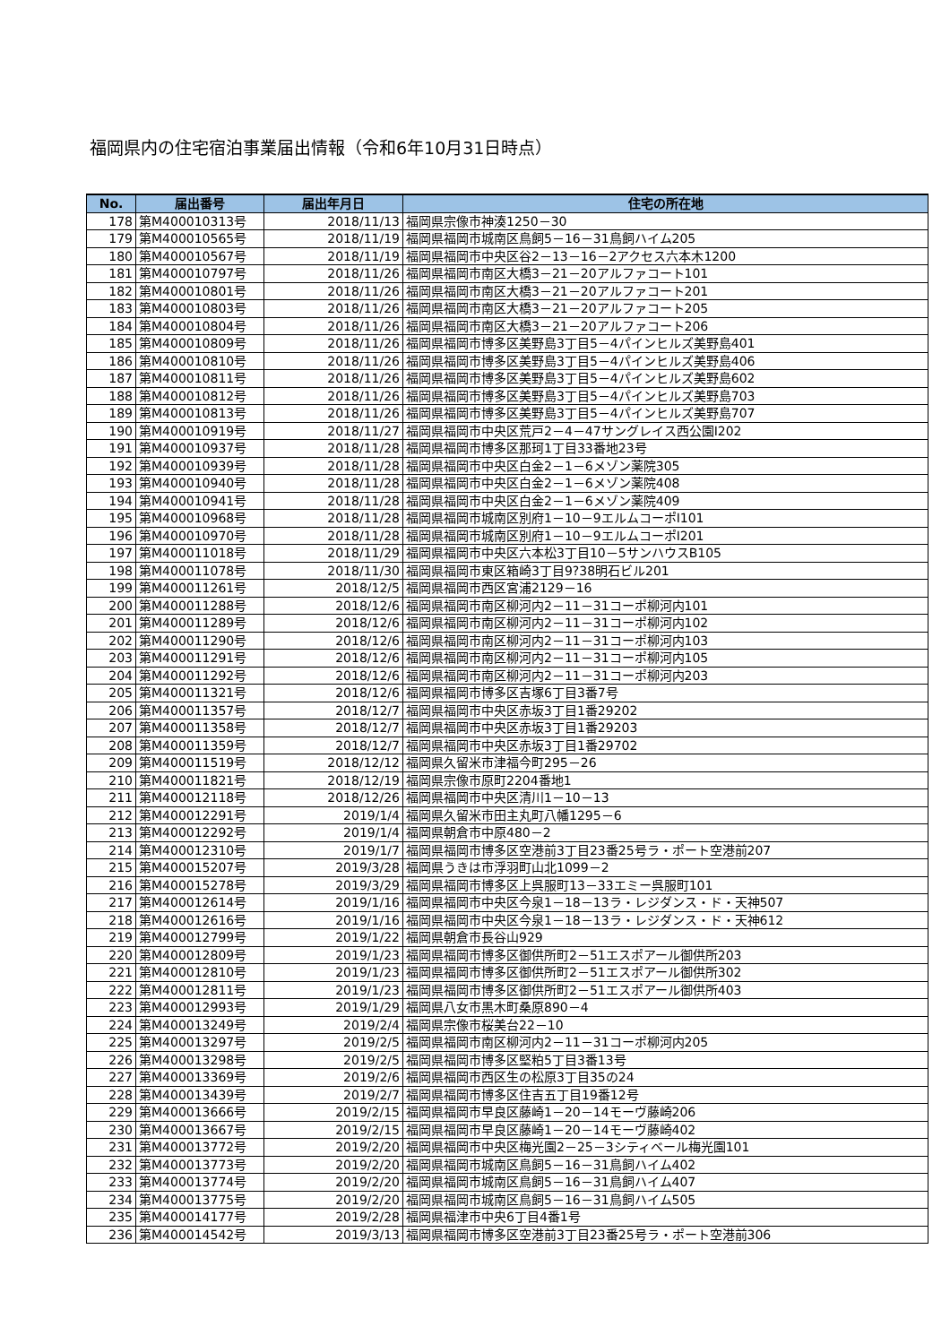福岡県内の住宅宿泊事業届出情報（令和6年10月31日時点）
| No. | 届出番号 | 届出年月日 | 住宅の所在地 |
| --- | --- | --- | --- |
| 178 | 第M400010313号 | 2018/11/13 | 福岡県宗像市神湊1250－30 |
| 179 | 第M400010565号 | 2018/11/19 | 福岡県福岡市城南区鳥飼5－16－31鳥飼ハイム205 |
| 180 | 第M400010567号 | 2018/11/19 | 福岡県福岡市中央区谷2－13－16－2アクセス六本木1200 |
| 181 | 第M400010797号 | 2018/11/26 | 福岡県福岡市南区大橋3－21－20アルファコート101 |
| 182 | 第M400010801号 | 2018/11/26 | 福岡県福岡市南区大橋3－21－20アルファコート201 |
| 183 | 第M400010803号 | 2018/11/26 | 福岡県福岡市南区大橋3－21－20アルファコート205 |
| 184 | 第M400010804号 | 2018/11/26 | 福岡県福岡市南区大橋3－21－20アルファコート206 |
| 185 | 第M400010809号 | 2018/11/26 | 福岡県福岡市博多区美野島3丁目5－4パインヒルズ美野島401 |
| 186 | 第M400010810号 | 2018/11/26 | 福岡県福岡市博多区美野島3丁目5－4パインヒルズ美野島406 |
| 187 | 第M400010811号 | 2018/11/26 | 福岡県福岡市博多区美野島3丁目5－4パインヒルズ美野島602 |
| 188 | 第M400010812号 | 2018/11/26 | 福岡県福岡市博多区美野島3丁目5－4パインヒルズ美野島703 |
| 189 | 第M400010813号 | 2018/11/26 | 福岡県福岡市博多区美野島3丁目5－4パインヒルズ美野島707 |
| 190 | 第M400010919号 | 2018/11/27 | 福岡県福岡市中央区荒戸2－4－47サングレイス西公園Ⅰ202 |
| 191 | 第M400010937号 | 2018/11/28 | 福岡県福岡市博多区那珂1丁目33番地23号 |
| 192 | 第M400010939号 | 2018/11/28 | 福岡県福岡市中央区白金2－1－6メゾン薬院305 |
| 193 | 第M400010940号 | 2018/11/28 | 福岡県福岡市中央区白金2－1－6メゾン薬院408 |
| 194 | 第M400010941号 | 2018/11/28 | 福岡県福岡市中央区白金2－1－6メゾン薬院409 |
| 195 | 第M400010968号 | 2018/11/28 | 福岡県福岡市城南区別府1－10－9エルムコーポⅠ101 |
| 196 | 第M400010970号 | 2018/11/28 | 福岡県福岡市城南区別府1－10－9エルムコーポⅠ201 |
| 197 | 第M400011018号 | 2018/11/29 | 福岡県福岡市中央区六本松3丁目10－5サンハウスB105 |
| 198 | 第M400011078号 | 2018/11/30 | 福岡県福岡市東区箱崎3丁目9?38明石ビル201 |
| 199 | 第M400011261号 | 2018/12/5 | 福岡県福岡市西区宮浦2129－16 |
| 200 | 第M400011288号 | 2018/12/6 | 福岡県福岡市南区柳河内2－11－31コーポ柳河内101 |
| 201 | 第M400011289号 | 2018/12/6 | 福岡県福岡市南区柳河内2－11－31コーポ柳河内102 |
| 202 | 第M400011290号 | 2018/12/6 | 福岡県福岡市南区柳河内2－11－31コーポ柳河内103 |
| 203 | 第M400011291号 | 2018/12/6 | 福岡県福岡市南区柳河内2－11－31コーポ柳河内105 |
| 204 | 第M400011292号 | 2018/12/6 | 福岡県福岡市南区柳河内2－11－31コーポ柳河内203 |
| 205 | 第M400011321号 | 2018/12/6 | 福岡県福岡市博多区吉塚6丁目3番7号 |
| 206 | 第M400011357号 | 2018/12/7 | 福岡県福岡市中央区赤坂3丁目1番29202 |
| 207 | 第M400011358号 | 2018/12/7 | 福岡県福岡市中央区赤坂3丁目1番29203 |
| 208 | 第M400011359号 | 2018/12/7 | 福岡県福岡市中央区赤坂3丁目1番29702 |
| 209 | 第M400011519号 | 2018/12/12 | 福岡県久留米市津福今町295－26 |
| 210 | 第M400011821号 | 2018/12/19 | 福岡県宗像市原町2204番地1 |
| 211 | 第M400012118号 | 2018/12/26 | 福岡県福岡市中央区清川1－10－13 |
| 212 | 第M400012291号 | 2019/1/4 | 福岡県久留米市田主丸町八幡1295－6 |
| 213 | 第M400012292号 | 2019/1/4 | 福岡県朝倉市中原480－2 |
| 214 | 第M400012310号 | 2019/1/7 | 福岡県福岡市博多区空港前3丁目23番25号ラ・ポート空港前207 |
| 215 | 第M400015207号 | 2019/3/28 | 福岡県うきは市浮羽町山北1099－2 |
| 216 | 第M400015278号 | 2019/3/29 | 福岡県福岡市博多区上呉服町13－33エミー呉服町101 |
| 217 | 第M400012614号 | 2019/1/16 | 福岡県福岡市中央区今泉1－18－13ラ・レジダンス・ド・天神507 |
| 218 | 第M400012616号 | 2019/1/16 | 福岡県福岡市中央区今泉1－18－13ラ・レジダンス・ド・天神612 |
| 219 | 第M400012799号 | 2019/1/22 | 福岡県朝倉市長谷山929 |
| 220 | 第M400012809号 | 2019/1/23 | 福岡県福岡市博多区御供所町2－51エスポアール御供所203 |
| 221 | 第M400012810号 | 2019/1/23 | 福岡県福岡市博多区御供所町2－51エスポアール御供所302 |
| 222 | 第M400012811号 | 2019/1/23 | 福岡県福岡市博多区御供所町2－51エスポアール御供所403 |
| 223 | 第M400012993号 | 2019/1/29 | 福岡県八女市黒木町桑原890－4 |
| 224 | 第M400013249号 | 2019/2/4 | 福岡県宗像市桜美台22－10 |
| 225 | 第M400013297号 | 2019/2/5 | 福岡県福岡市南区柳河内2－11－31コーポ柳河内205 |
| 226 | 第M400013298号 | 2019/2/5 | 福岡県福岡市博多区堅粕5丁目3番13号 |
| 227 | 第M400013369号 | 2019/2/6 | 福岡県福岡市西区生の松原3丁目35の24 |
| 228 | 第M400013439号 | 2019/2/7 | 福岡県福岡市博多区住吉五丁目19番12号 |
| 229 | 第M400013666号 | 2019/2/15 | 福岡県福岡市早良区藤崎1－20－14モーヴ藤崎206 |
| 230 | 第M400013667号 | 2019/2/15 | 福岡県福岡市早良区藤崎1－20－14モーヴ藤崎402 |
| 231 | 第M400013772号 | 2019/2/20 | 福岡県福岡市中央区梅光園2－25－3シティベール梅光園101 |
| 232 | 第M400013773号 | 2019/2/20 | 福岡県福岡市城南区鳥飼5－16－31鳥飼ハイム402 |
| 233 | 第M400013774号 | 2019/2/20 | 福岡県福岡市城南区鳥飼5－16－31鳥飼ハイム407 |
| 234 | 第M400013775号 | 2019/2/20 | 福岡県福岡市城南区鳥飼5－16－31鳥飼ハイム505 |
| 235 | 第M400014177号 | 2019/2/28 | 福岡県福津市中央6丁目4番1号 |
| 236 | 第M400014542号 | 2019/3/13 | 福岡県福岡市博多区空港前3丁目23番25号ラ・ポート空港前306 |